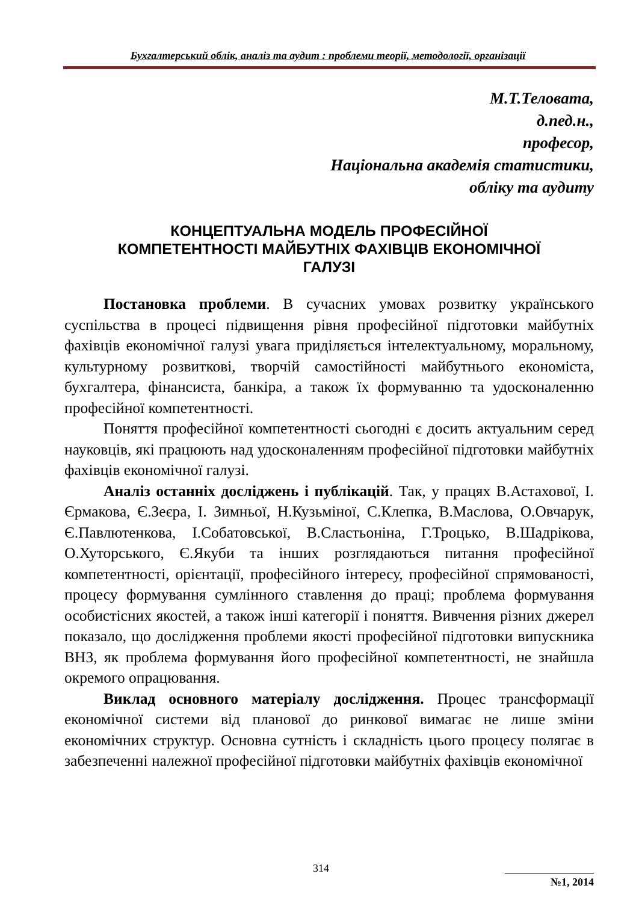Бухгалтерський облік, аналіз та аудит : проблеми теорії, методології, організації
М.Т.Теловата,
д.пед.н.,
професор,
Національна академія статистики,
обліку та аудиту
КОНЦЕПТУАЛЬНА МОДЕЛЬ ПРОФЕСІЙНОЇ КОМПЕТЕНТНОСТІ МАЙБУТНІХ ФАХІВЦІВ ЕКОНОМІЧНОЇ ГАЛУЗІ
Постановка проблеми. В сучасних умовах розвитку українського суспільства в процесі підвищення рівня професійної підготовки майбутніх фахівців економічної галузі увага приділяється інтелектуальному, моральному, культурному розвиткові, творчій самостійності майбутнього економіста, бухгалтера, фінансиста, банкіра, а також їх формуванню та удосконаленню професійної компетентності.
Поняття професійної компетентності сьогодні є досить актуальним серед науковців, які працюють над удосконаленням професійної підготовки майбутніх фахівців економічної галузі.
Аналіз останніх досліджень і публікацій. Так, у працях В.Астахової, І. Єрмакова, Є.Зеєра, І. Зимньої, Н.Кузьміної, С.Клепка, В.Маслова, О.Овчарук, Є.Павлютенкова, І.Собатовської, В.Сластьоніна, Г.Троцько, В.Шадрікова, О.Хуторського, Є.Якуби та інших розглядаються питання професійної компетентності, орієнтації, професійного інтересу, професійної спрямованості, процесу формування сумлінного ставлення до праці; проблема формування особистісних якостей, а також інші категорії і поняття. Вивчення різних джерел показало, що дослідження проблеми якості професійної підготовки випускника ВНЗ, як проблема формування його професійної компетентності, не знайшла окремого опрацювання.
Виклад основного матеріалу дослідження. Процес трансформації економічної системи від планової до ринкової вимагає не лише зміни економічних структур. Основна сутність і складність цього процесу полягає в забезпеченні належної професійної підготовки майбутніх фахівців економічної
314
№1, 2014